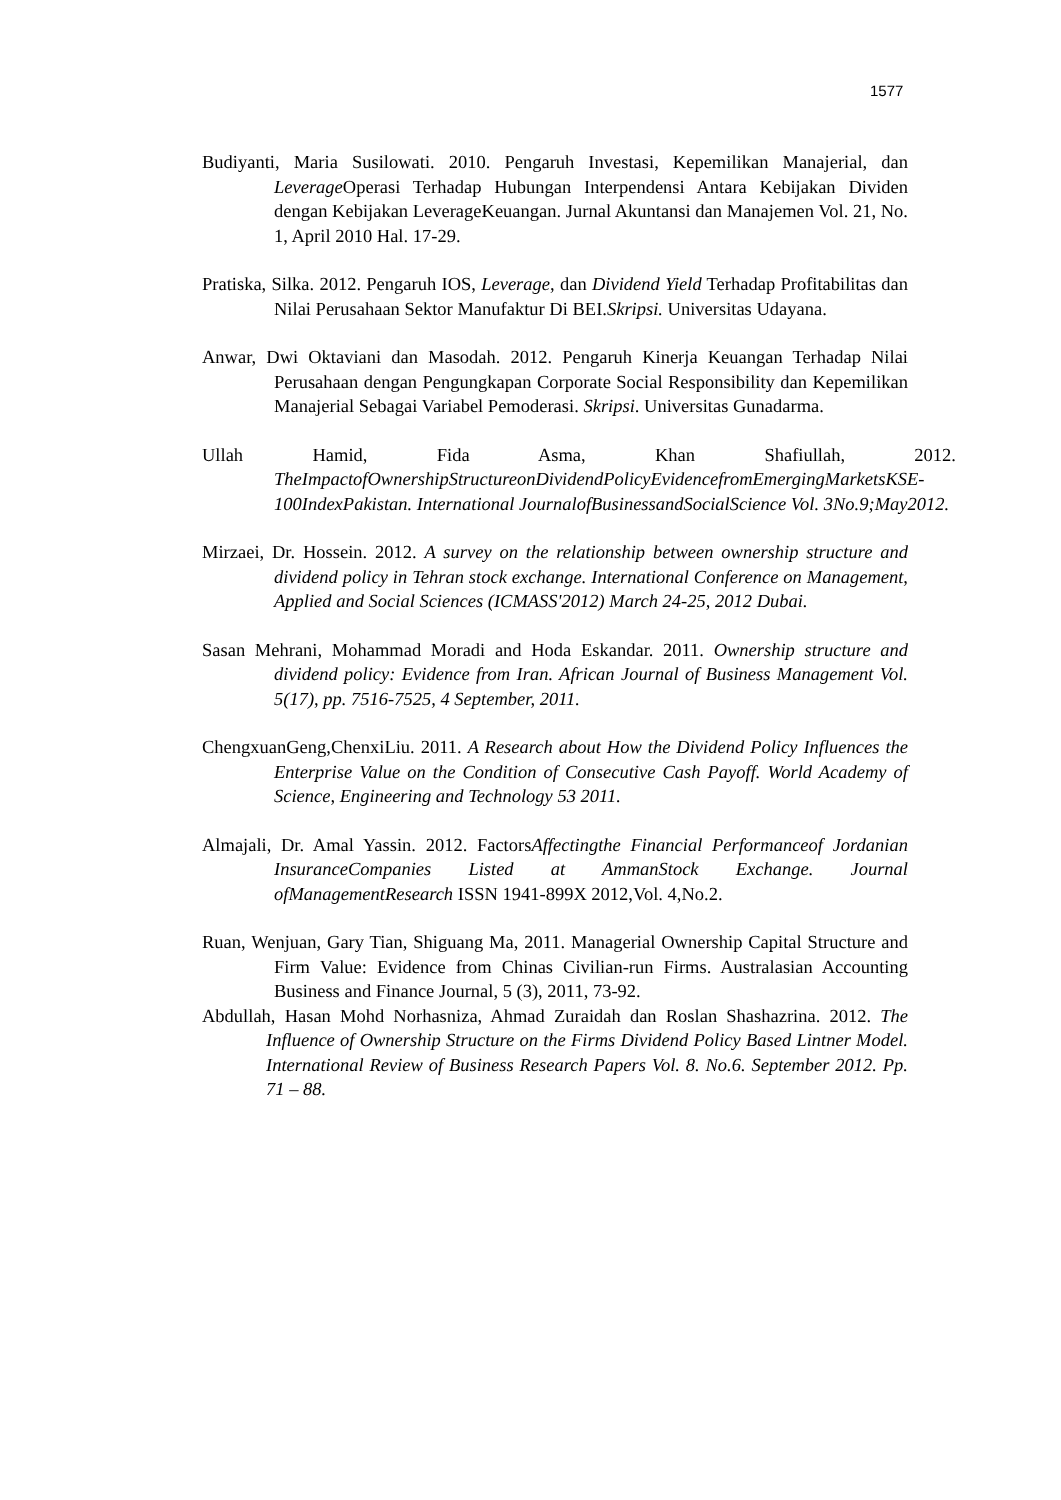1577
Budiyanti, Maria Susilowati. 2010. Pengaruh Investasi, Kepemilikan Manajerial, dan Leverage Operasi Terhadap Hubungan Interpendensi Antara Kebijakan Dividen dengan Kebijakan LeverageKeuangan. Jurnal Akuntansi dan Manajemen Vol. 21, No. 1, April 2010 Hal. 17-29.
Pratiska, Silka. 2012. Pengaruh IOS, Leverage, dan Dividend Yield Terhadap Profitabilitas dan Nilai Perusahaan Sektor Manufaktur Di BEI.Skripsi. Universitas Udayana.
Anwar, Dwi Oktaviani dan Masodah. 2012. Pengaruh Kinerja Keuangan Terhadap Nilai Perusahaan dengan Pengungkapan Corporate Social Responsibility dan Kepemilikan Manajerial Sebagai Variabel Pemoderasi. Skripsi. Universitas Gunadarma.
Ullah Hamid, Fida Asma, Khan Shafiullah, 2012. TheImpactofOwnershipStructureonDividendPolicyEvidencefromEmergingMarketsKSE-100IndexPakistan. International JournalofBusinessandSocialScience Vol. 3No.9;May2012.
Mirzaei, Dr. Hossein. 2012. A survey on the relationship between ownership structure and dividend policy in Tehran stock exchange. International Conference on Management, Applied and Social Sciences (ICMASS'2012) March 24-25, 2012 Dubai.
Sasan Mehrani, Mohammad Moradi and Hoda Eskandar. 2011. Ownership structure and dividend policy: Evidence from Iran. African Journal of Business Management Vol. 5(17), pp. 7516-7525, 4 September, 2011.
ChengxuanGeng,ChenxiLiu. 2011. A Research about How the Dividend Policy Influences the Enterprise Value on the Condition of Consecutive Cash Payoff. World Academy of Science, Engineering and Technology 53 2011.
Almajali, Dr. Amal Yassin. 2012. FactorsAffectingthe Financial Performanceof Jordanian InsuranceCompanies Listed at AmmanStock Exchange. Journal ofManagementResearch ISSN 1941-899X 2012,Vol. 4,No.2.
Ruan, Wenjuan, Gary Tian, Shiguang Ma, 2011. Managerial Ownership Capital Structure and Firm Value: Evidence from Chinas Civilian-run Firms. Australasian Accounting Business and Finance Journal, 5 (3), 2011, 73-92.
Abdullah, Hasan Mohd Norhasniza, Ahmad Zuraidah dan Roslan Shashazrina. 2012. The Influence of Ownership Structure on the Firms Dividend Policy Based Lintner Model. International Review of Business Research Papers Vol. 8. No.6. September 2012. Pp. 71 – 88.